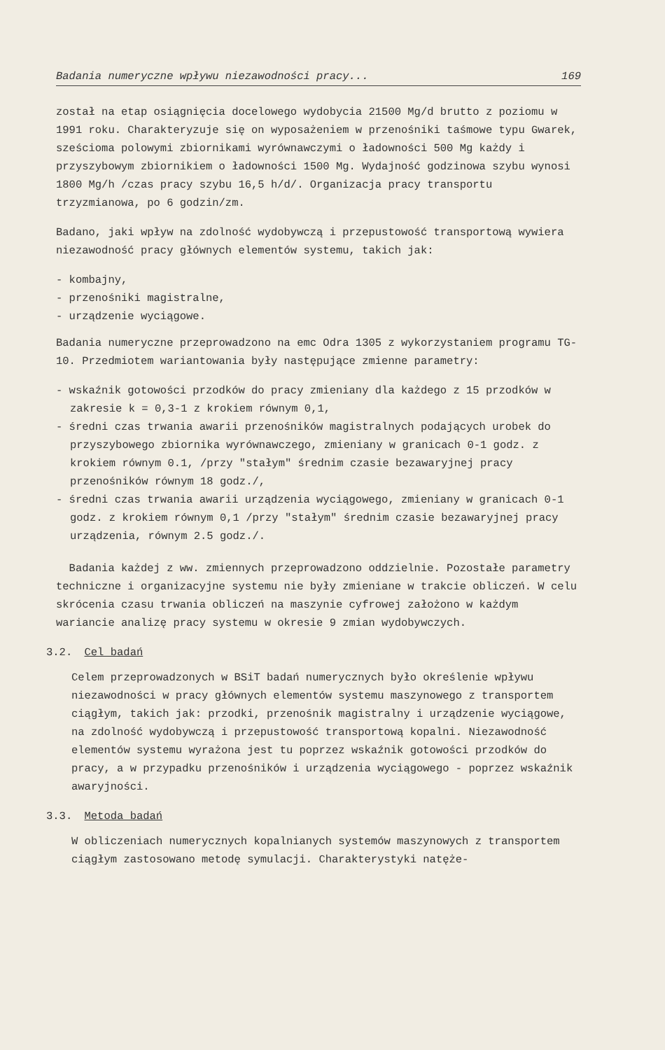Badania numeryczne wpływu niezawodności pracy... 169
został na etap osiągnięcia docelowego wydobycia 21500 Mg/d brutto z poziomu w 1991 roku. Charakteryzuje się on wyposażeniem w przenośniki taśmowe typu Gwarek, sześcioma polowymi zbiornikami wyrównawczymi o ładowności 500 Mg każdy i przyszybowym zbiornikiem o ładowności 1500 Mg. Wydajność godzinowa szybu wynosi 1800 Mg/h /czas pracy szybu 16,5 h/d/. Organizacja pracy transportu trzyzmianowa, po 6 godzin/zm.
Badano, jaki wpływ na zdolność wydobywczą i przepustowość transportową wywiera niezawodność pracy głównych elementów systemu, takich jak:
- kombajny,
- przenośniki magistralne,
- urządzenie wyciągowe.
Badania numeryczne przeprowadzono na emc Odra 1305 z wykorzystaniem programu TG-10. Przedmiotem wariantowania były następujące zmienne parametry:
- wskaźnik gotowości przodków do pracy zmieniany dla każdego z 15 przodków w zakresie k = 0,3-1 z krokiem równym 0,1,
- średni czas trwania awarii przenośników magistralnych podających urobek do przyszybowego zbiornika wyrównawczego, zmieniany w granicach 0-1 godz. z krokiem równym 0.1, /przy "stałym" średnim czasie bezawaryjnej pracy przenośników równym 18 godz./,
- średni czas trwania awarii urządzenia wyciągowego, zmieniany w granicach 0-1 godz. z krokiem równym 0,1 /przy "stałym" średnim czasie bezawaryjnej pracy urządzenia, równym 2.5 godz./.
Badania każdej z ww. zmiennych przeprowadzono oddzielnie. Pozostałe parametry techniczne i organizacyjne systemu nie były zmieniane w trakcie obliczeń. W celu skrócenia czasu trwania obliczeń na maszynie cyfrowej założono w każdym wariancie analizę pracy systemu w okresie 9 zmian wydobywczych.
3.2. Cel badań
Celem przeprowadzonych w BSiT badań numerycznych było określenie wpływu niezawodności w pracy głównych elementów systemu maszynowego z transportem ciągłym, takich jak: przodki, przenośnik magistralny i urządzenie wyciągowe, na zdolność wydobywczą i przepustowość transportową kopalni. Niezawodność elementów systemu wyrażona jest tu poprzez wskaźnik gotowości przodków do pracy, a w przypadku przenośników i urządzenia wyciągowego - poprzez wskaźnik awaryjności.
3.3. Metoda badań
W obliczeniach numerycznych kopalnianych systemów maszynowych z transportem ciągłym zastosowano metodę symulacji. Charakterystyki natęże-